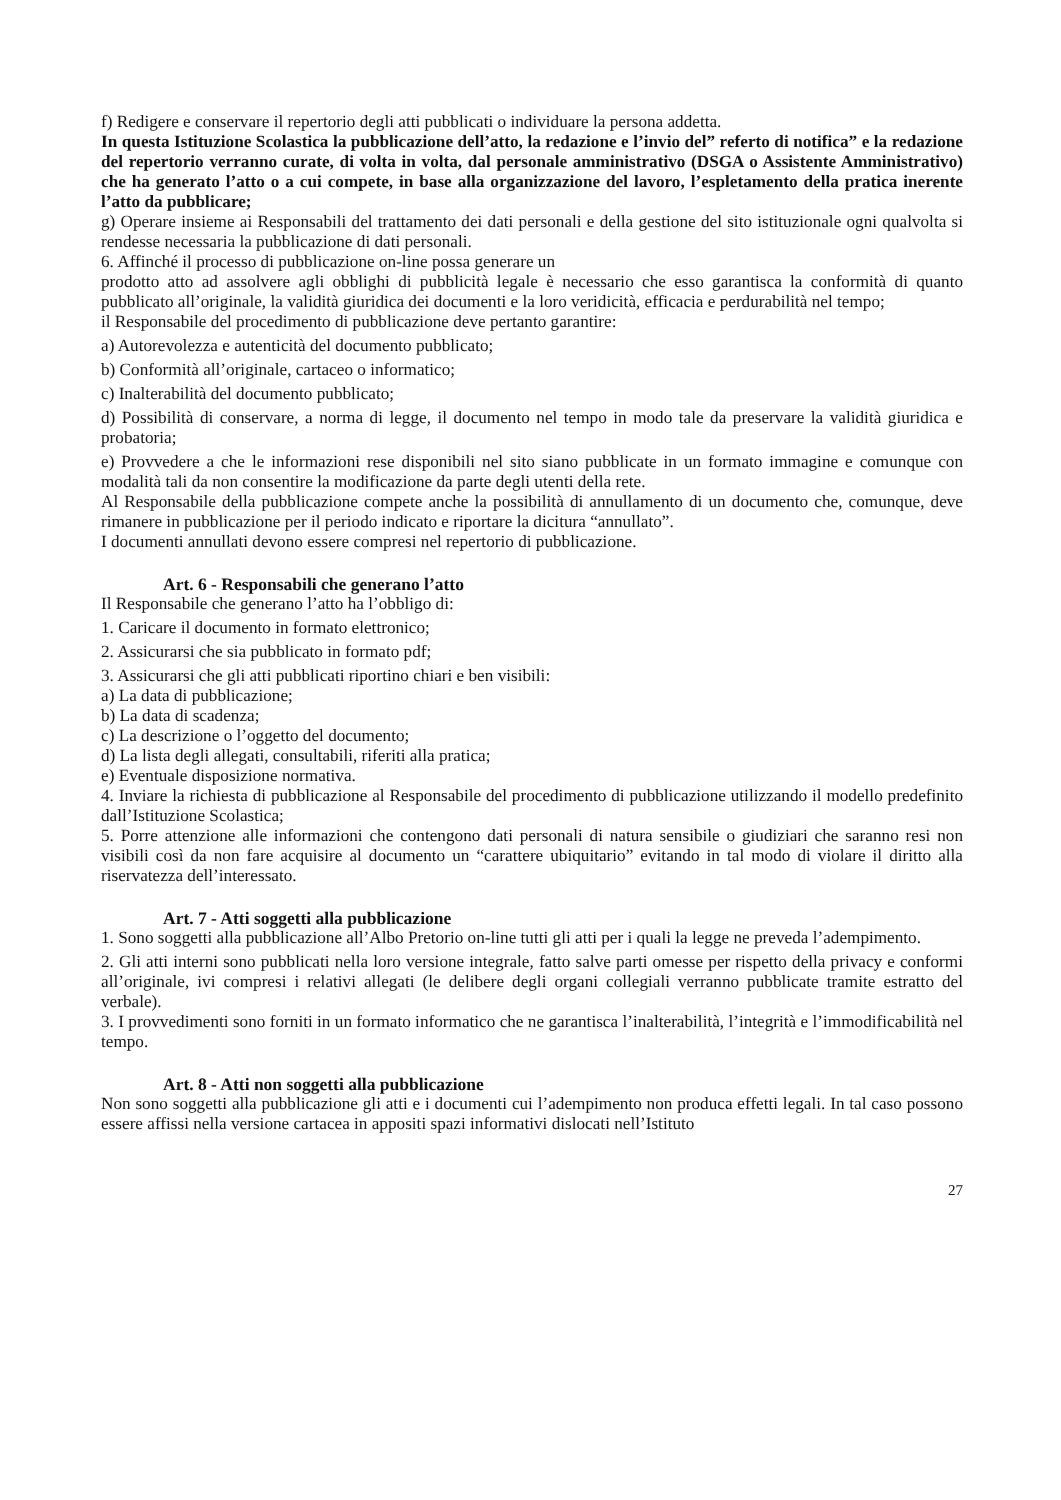f) Redigere e conservare il repertorio degli atti pubblicati o individuare la persona addetta.
In questa Istituzione Scolastica la pubblicazione dell’atto, la redazione e l’invio del” referto di notifica” e la redazione del repertorio verranno curate, di volta in volta, dal personale amministrativo (DSGA o Assistente Amministrativo) che ha generato l’atto o a cui compete, in base alla organizzazione del lavoro, l’espletamento della pratica inerente l’atto da pubblicare;
g) Operare insieme ai Responsabili del trattamento dei dati personali e della gestione del sito istituzionale ogni qualvolta si rendesse necessaria la pubblicazione di dati personali.
6. Affinché il processo di pubblicazione on-line possa generare un
prodotto atto ad assolvere agli obblighi di pubblicità legale è necessario che esso garantisca la conformità di quanto pubblicato all’originale, la validità giuridica dei documenti e la loro veridicità, efficacia e perdurabilità nel tempo;
il Responsabile del procedimento di pubblicazione deve pertanto garantire:
a) Autorevolezza e autenticità del documento pubblicato;
b) Conformità all’originale, cartaceo o informatico;
c) Inalterabilità del documento pubblicato;
d) Possibilità di conservare, a norma di legge, il documento nel tempo in modo tale da preservare la validità giuridica e probatoria;
e) Provvedere a che le informazioni rese disponibili nel sito siano pubblicate in un formato immagine e comunque con modalità tali da non consentire la modificazione da parte degli utenti della rete.
Al Responsabile della pubblicazione compete anche la possibilità di annullamento di un documento che, comunque, deve rimanere in pubblicazione per il periodo indicato e riportare la dicitura “annullato”.
I documenti annullati devono essere compresi nel repertorio di pubblicazione.
Art. 6 - Responsabili che generano l’atto
Il Responsabile che generano l’atto ha l’obbligo di:
1. Caricare il documento in formato elettronico;
2. Assicurarsi che sia pubblicato in formato pdf;
3. Assicurarsi che gli atti pubblicati riportino chiari e ben visibili:
a) La data di pubblicazione;
b) La data di scadenza;
c) La descrizione o l’oggetto del documento;
d) La lista degli allegati, consultabili, riferiti alla pratica;
e) Eventuale disposizione normativa.
4. Inviare la richiesta di pubblicazione al Responsabile del procedimento di pubblicazione utilizzando il modello predefinito dall’Istituzione Scolastica;
5. Porre attenzione alle informazioni che contengono dati personali di natura sensibile o giudiziari che saranno resi non visibili così da non fare acquisire al documento un “carattere ubiquitario” evitando in tal modo di violare il diritto alla riservatezza dell’interessato.
Art. 7 - Atti soggetti alla pubblicazione
1. Sono soggetti alla pubblicazione all’Albo Pretorio on-line tutti gli atti per i quali la legge ne preveda l’adempimento.
2. Gli atti interni sono pubblicati nella loro versione integrale, fatto salve parti omesse per rispetto della privacy e conformi all’originale, ivi compresi i relativi allegati (le delibere degli organi collegiali verranno pubblicate tramite estratto del verbale).
3. I provvedimenti sono forniti in un formato informatico che ne garantisca l’inalterabilità, l’integrità e l’immodificabilità nel tempo.
Art. 8 - Atti non soggetti alla pubblicazione
Non sono soggetti alla pubblicazione gli atti e i documenti cui l’adempimento non produca effetti legali. In tal caso possono essere affissi nella versione cartacea in appositi spazi informativi dislocati nell’Istituto
27